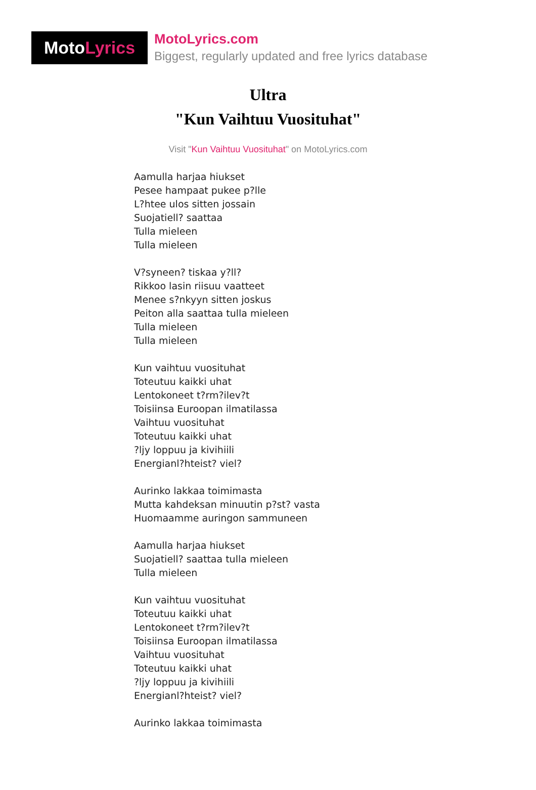Moto Lyrics
MotoLyrics.com
Biggest, regularly updated and free lyrics database
Ultra
"Kun Vaihtuu Vuosituhat"
Visit "Kun Vaihtuu Vuosituhat" on MotoLyrics.com
Aamulla harjaa hiukset
Pesee hampaat pukee p?lle
L?htee ulos sitten jossain
Suojatiell? saattaa
Tulla mieleen
Tulla mieleen
V?syneen? tiskaa y?ll?
Rikkoo lasin riisuu vaatteet
Menee s?nkyyn sitten joskus
Peiton alla saattaa tulla mieleen
Tulla mieleen
Tulla mieleen
Kun vaihtuu vuosituhat
Toteutuu kaikki uhat
Lentokoneet t?rm?ilev?t
Toisiinsa Euroopan ilmatilassa
Vaihtuu vuosituhat
Toteutuu kaikki uhat
?ljy loppuu ja kivihiili
Energianl?hteist? viel?
Aurinko lakkaa toimimasta
Mutta kahdeksan minuutin p?st? vasta
Huomaamme auringon sammuneen
Aamulla harjaa hiukset
Suojatiell? saattaa tulla mieleen
Tulla mieleen
Kun vaihtuu vuosituhat
Toteutuu kaikki uhat
Lentokoneet t?rm?ilev?t
Toisiinsa Euroopan ilmatilassa
Vaihtuu vuosituhat
Toteutuu kaikki uhat
?ljy loppuu ja kivihiili
Energianl?hteist? viel?
Aurinko lakkaa toimimasta